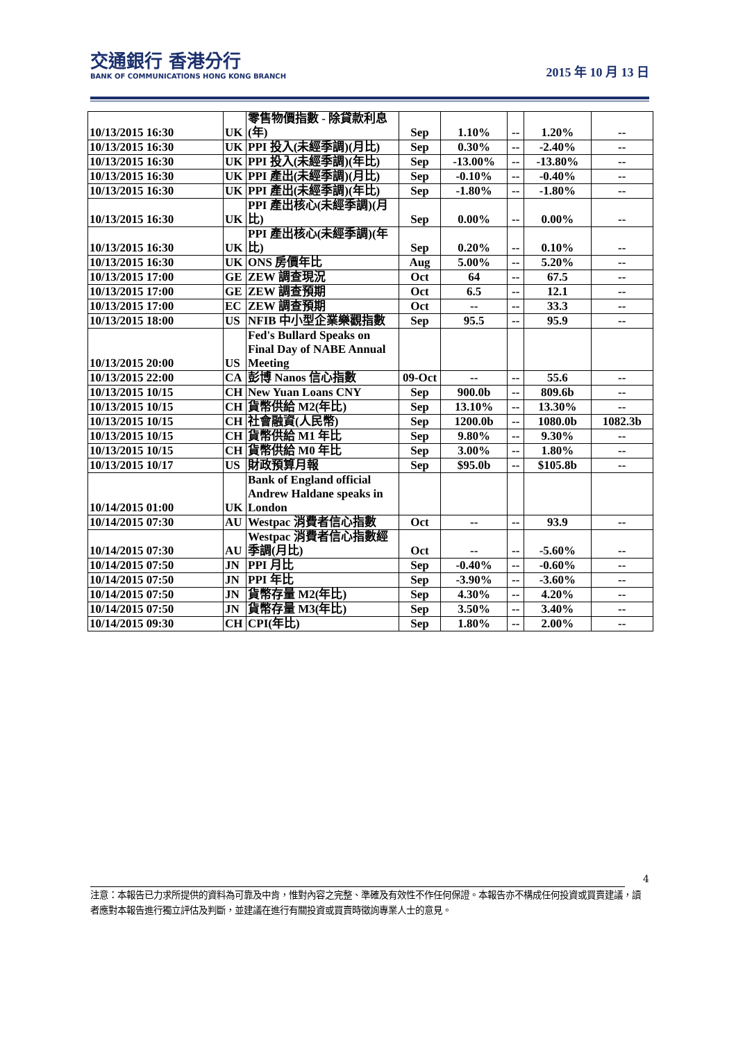交通銀行 香港分行
BANK OF COMMUNICATIONS HONG KONG BRANCH
2015 年 10 月 13 日
| 10/13/2015 16:30 | UK | 零售物價指數 - 除貸款利息 (年) | Sep | 1.10% | -- | 1.20% | -- |
| 10/13/2015 16:30 | UK | PPI 投入(未經季調)(月比) | Sep | 0.30% | -- | -2.40% | -- |
| 10/13/2015 16:30 | UK | PPI 投入(未經季調)(年比) | Sep | -13.00% | -- | -13.80% | -- |
| 10/13/2015 16:30 | UK | PPI 產出(未經季調)(月比) | Sep | -0.10% | -- | -0.40% | -- |
| 10/13/2015 16:30 | UK | PPI 產出(未經季調)(年比) | Sep | -1.80% | -- | -1.80% | -- |
| 10/13/2015 16:30 | UK | PPI 產出核心(未經季調)(月比) | Sep | 0.00% | -- | 0.00% | -- |
| 10/13/2015 16:30 | UK | PPI 產出核心(未經季調)(年比) | Sep | 0.20% | -- | 0.10% | -- |
| 10/13/2015 16:30 | UK | ONS 房價年比 | Aug | 5.00% | -- | 5.20% | -- |
| 10/13/2015 17:00 | GE | ZEW 調查現況 | Oct | 64 | -- | 67.5 | -- |
| 10/13/2015 17:00 | GE | ZEW 調查預期 | Oct | 6.5 | -- | 12.1 | -- |
| 10/13/2015 17:00 | EC | ZEW 調查預期 | Oct | -- | -- | 33.3 | -- |
| 10/13/2015 18:00 | US | NFIB 中小型企業樂觀指數 | Sep | 95.5 | -- | 95.9 | -- |
| 10/13/2015 20:00 | US | Fed's Bullard Speaks on Final Day of NABE Annual Meeting | | | | | |
| 10/13/2015 22:00 | CA | 彭博 Nanos 信心指數 | 09-Oct | -- | -- | 55.6 | -- |
| 10/13/2015 10/15 | CH | New Yuan Loans CNY | Sep | 900.0b | -- | 809.6b | -- |
| 10/13/2015 10/15 | CH | 貨幣供給 M2(年比) | Sep | 13.10% | -- | 13.30% | -- |
| 10/13/2015 10/15 | CH | 社會融資(人民幣) | Sep | 1200.0b | -- | 1080.0b | 1082.3b |
| 10/13/2015 10/15 | CH | 貨幣供給 M1 年比 | Sep | 9.80% | -- | 9.30% | -- |
| 10/13/2015 10/15 | CH | 貨幣供給 M0 年比 | Sep | 3.00% | -- | 1.80% | -- |
| 10/13/2015 10/17 | US | 財政預算月報 | Sep | $95.0b | -- | $105.8b | -- |
| 10/14/2015 01:00 | UK | Bank of England official Andrew Haldane speaks in London | | | | | |
| 10/14/2015 07:30 | AU | Westpac 消費者信心指數 | Oct | -- | -- | 93.9 | -- |
| 10/14/2015 07:30 | AU | Westpac 消費者信心指數經季調(月比) | Oct | -- | -- | -5.60% | -- |
| 10/14/2015 07:50 | JN | PPI 月比 | Sep | -0.40% | -- | -0.60% | -- |
| 10/14/2015 07:50 | JN | PPI 年比 | Sep | -3.90% | -- | -3.60% | -- |
| 10/14/2015 07:50 | JN | 貨幣存量 M2(年比) | Sep | 4.30% | -- | 4.20% | -- |
| 10/14/2015 07:50 | JN | 貨幣存量 M3(年比) | Sep | 3.50% | -- | 3.40% | -- |
| 10/14/2015 09:30 | CH | CPI(年比) | Sep | 1.80% | -- | 2.00% | -- |
4
注意：本報告已力求所提供的資料為可靠及中肯，惟對內容之完整、準確及有效性不作任何保證。本報告亦不構成任何投資或買賣建議，讀者應對本報告進行獨立評估及判斷，並建議在進行有關投資或買賣時徵詢專業人士的意見。